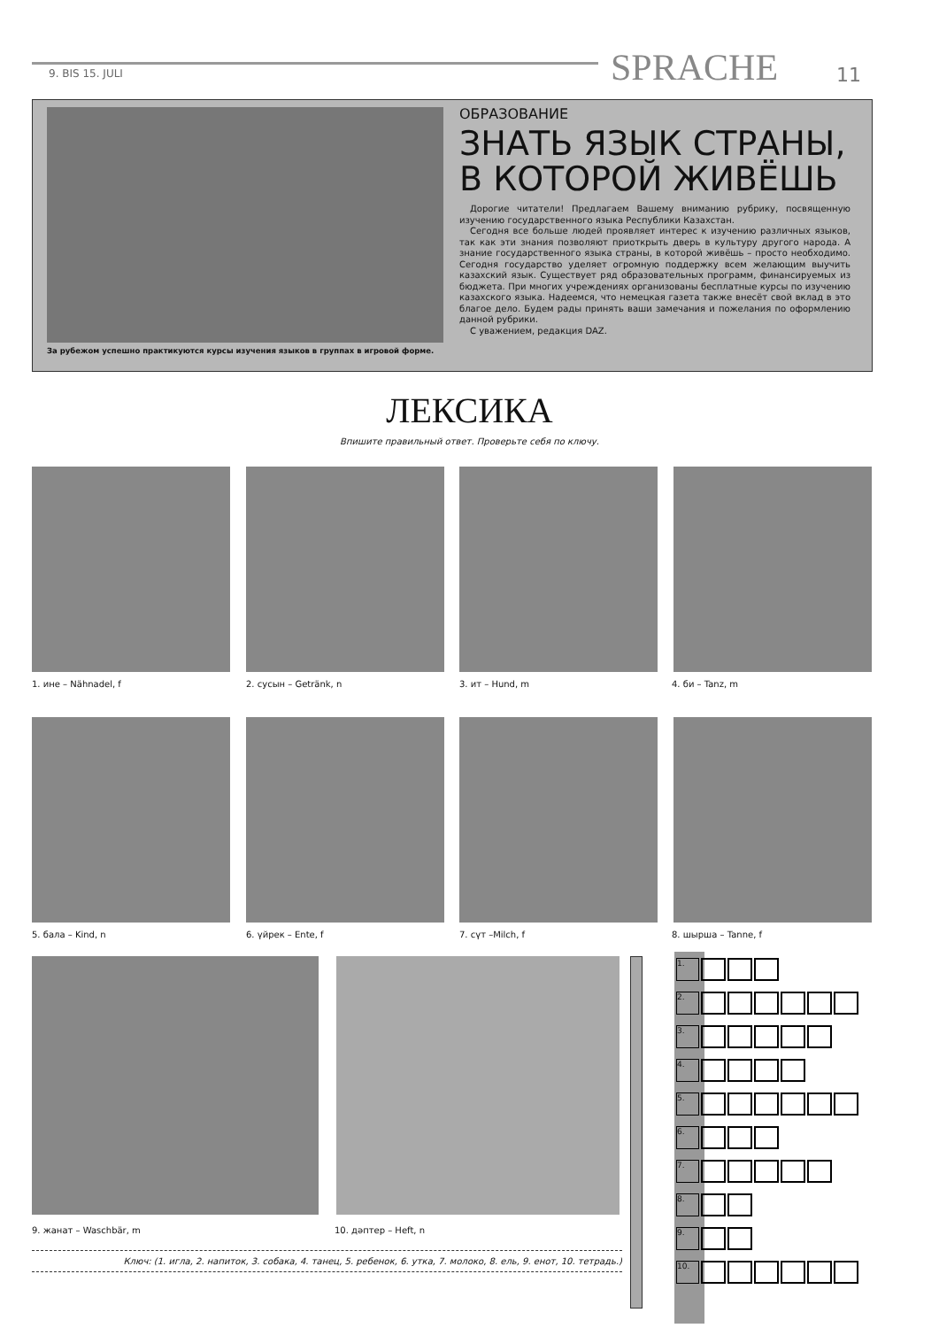9. BIS 15. JULI SPRACHE 11
За рубежом успешно практикуются курсы изучения языков в группах в игровой форме.
ОБРАЗОВАНИЕ
ЗНАТЬ ЯЗЫК СТРАНЫ, В КОТОРОЙ ЖИВЁШЬ
Дорогие читатели! Предлагаем Вашему вниманию рубрику, посвященную изучению государственного языка Республики Казахстан.
Сегодня все больше людей проявляет интерес к изучению различных языков, так как эти знания позволяют приоткрыть дверь в культуру другого народа. А знание государственного языка страны, в которой живёшь – просто необходимо. Сегодня государство уделяет огромную поддержку всем желающим выучить казахский язык. Существует ряд образовательных программ, финансируемых из бюджета. При многих учреждениях организованы бесплатные курсы по изучению казахского языка. Надеемся, что немецкая газета также внесёт свой вклад в это благое дело. Будем рады принять ваши замечания и пожелания по оформлению данной рубрики.
С уважением, редакция DAZ.
ЛЕКСИКА
Впишите правильный ответ. Проверьте себя по ключу.
1. ине – Nähnadel, f 2. сусын – Getränk, n 3. ит – Hund, m 4. би – Tanz, m
5. бала – Kind, n 6. үйрек – Ente, f 7. сүт –Milch, f 8. шырша – Tanne, f
9. жанат – Waschbär, m 10. дәптер – Heft, n
Ключ: (1. игла, 2. напиток, 3. собака, 4. танец, 5. ребенок, 6. утка, 7. молоко, 8. ель, 9. енот, 10. тетрадь.)
1.
2.
3.
4.
5.
6.
7.
8.
9.
10.